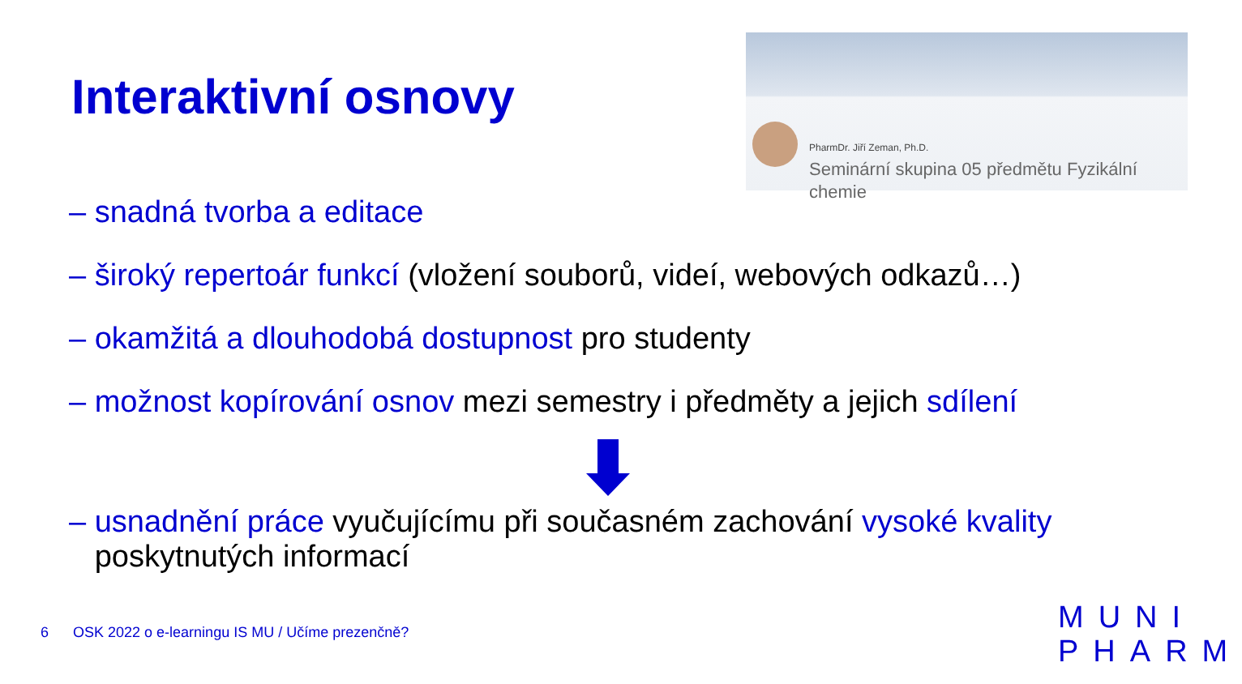Interaktivní osnovy
PharmDr. Jiří Zeman, Ph.D.
Seminární skupina 05 předmětu Fyzikální chemie
– snadná tvorba a editace
– široký repertoár funkcí (vložení souborů, videí, webových odkazů…)
– okamžitá a dlouhodobá dostupnost pro studenty
– možnost kopírování osnov mezi semestry i předměty a jejich sdílení
– usnadnění práce vyučujícímu při současném zachování vysoké kvality
poskytnutých informací
6 OSK 2022 o e-learningu IS MU / Učíme prezenčně?
MUNI
PHARM